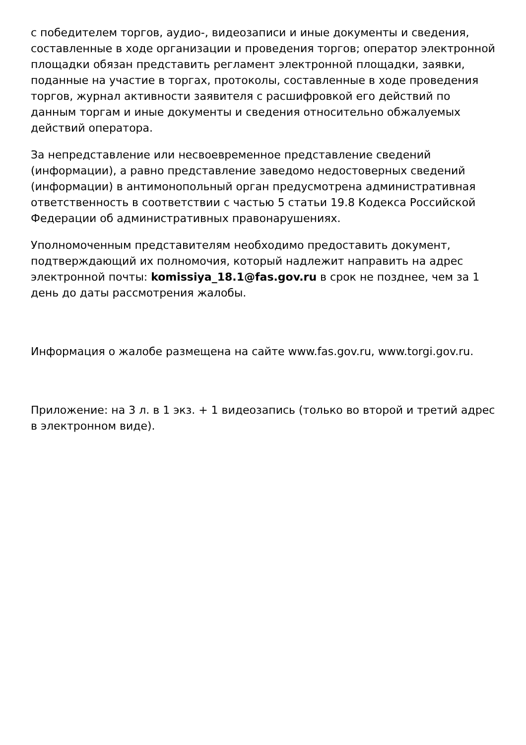с победителем торгов, аудио-, видеозаписи и иные документы и сведения, составленные в ходе организации и проведения торгов; оператор электронной площадки обязан представить регламент электронной площадки, заявки, поданные на участие в торгах, протоколы, составленные в ходе проведения торгов, журнал активности заявителя с расшифровкой его действий по данным торгам и иные документы и сведения относительно обжалуемых действий оператора.
За непредставление или несвоевременное представление сведений (информации), а равно представление заведомо недостоверных сведений (информации) в антимонопольный орган предусмотрена административная ответственность в соответствии с частью 5 статьи 19.8 Кодекса Российской Федерации об административных правонарушениях.
Уполномоченным представителям необходимо предоставить документ, подтверждающий их полномочия, который надлежит направить на адрес электронной почты: komissiya_18.1@fas.gov.ru в срок не позднее, чем за 1 день до даты рассмотрения жалобы.
Информация о жалобе размещена на сайте www.fas.gov.ru, www.torgi.gov.ru.
Приложение: на 3 л. в 1 экз. + 1 видеозапись (только во второй и третий адрес в электронном виде).